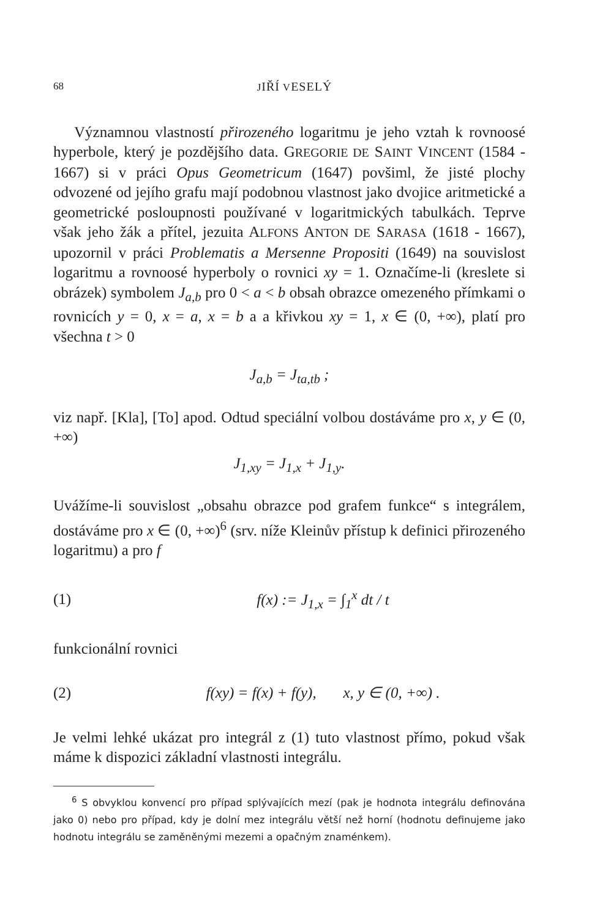68 JIŘÍ VESELÝ
Významnou vlastností přirozeného logaritmu je jeho vztah k rovnoosé hyperbole, který je pozdějšího data. GREGORIE DE SAINT VINCENT (1584 - 1667) si v práci Opus Geometricum (1647) povšiml, že jisté plochy odvozené od jejího grafu mají podobnou vlastnost jako dvojice aritmetické a geometrické posloupnosti používané v logaritmických tabulkách. Teprve však jeho žák a přítel, jezuita ALFONS ANTON DE SARASA (1618 - 1667), upozornil v práci Problematis a Mersenne Propositi (1649) na souvislost logaritmu a rovnoosé hyperboly o rovnici xy = 1. Označíme-li (kreslete si obrázek) symbolem J<sub>a,b</sub> pro 0 < a < b obsah obrazce omezeného přímkami o rovnicích y = 0, x = a, x = b a a křivkou xy = 1, x ∈ (0, +∞), platí pro všechna t > 0
J<sub>a,b</sub> = J<sub>ta,tb</sub> ;
viz např. [Kla], [To] apod. Odtud speciální volbou dostáváme pro x, y ∈ (0, +∞)
J<sub>1,xy</sub> = J<sub>1,x</sub> + J<sub>1,y</sub>.
Uvážíme-li souvislost „obsahu obrazce pod grafem funkce“ s integrálem, dostáváme pro x ∈ (0, +∞)<sup>6</sup> (srv. níže Kleinův přístup k definici přirozeného logaritmu) a pro f
(1) f(x) := J<sub>1,x</sub> = ∫<sub>1</sub><sup>x</sup> dt / t
funkcionální rovnici
(2) f(xy) = f(x) + f(y), x, y ∈ (0, +∞) .
Je velmi lehké ukázat pro integrál z (1) tuto vlastnost přímo, pokud však máme k dispozici základní vlastnosti integrálu.
<sup>6</sup> S obvyklou konvencí pro případ splývajících mezí (pak je hodnota integrálu definována jako 0) nebo pro případ, kdy je dolní mez integrálu větší než horní (hodnotu definujeme jako hodnotu integrálu se zaměněnými mezemi a opačným znaménkem).